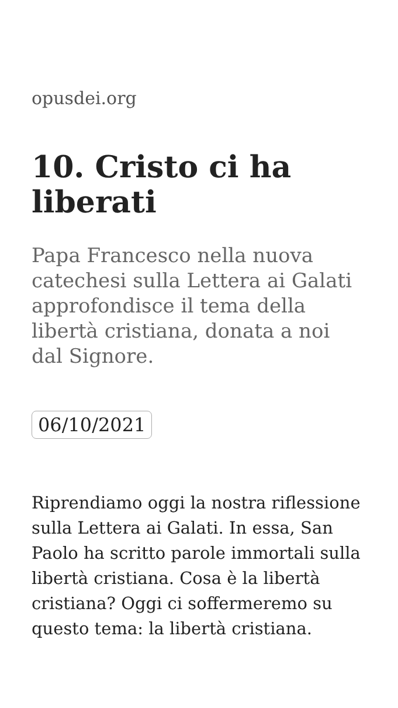opusdei.org
10. Cristo ci ha liberati
Papa Francesco nella nuova catechesi sulla Lettera ai Galati approfondisce il tema della libertà cristiana, donata a noi dal Signore.
06/10/2021
Riprendiamo oggi la nostra riflessione sulla Lettera ai Galati. In essa, San Paolo ha scritto parole immortali sulla libertà cristiana. Cosa è la libertà cristiana? Oggi ci soffermeremo su questo tema: la libertà cristiana.